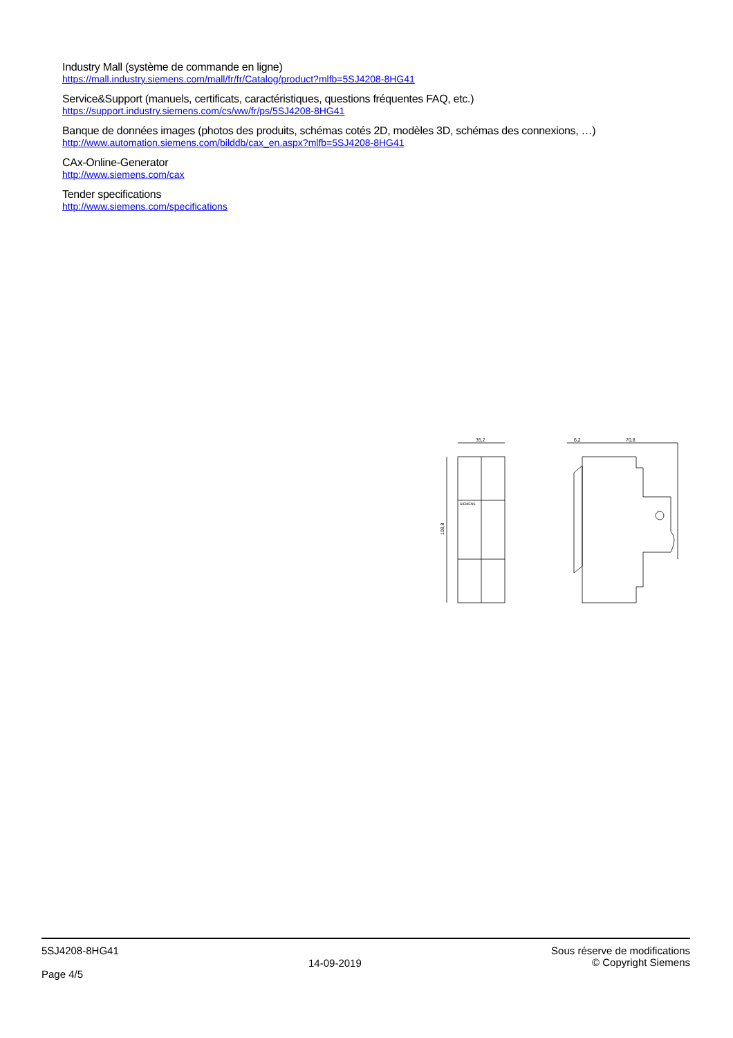Industry Mall (système de commande en ligne)
https://mall.industry.siemens.com/mall/fr/fr/Catalog/product?mlfb=5SJ4208-8HG41
Service&Support (manuels, certificats, caractéristiques, questions fréquentes FAQ, etc.)
https://support.industry.siemens.com/cs/ww/fr/ps/5SJ4208-8HG41
Banque de données images (photos des produits, schémas cotés 2D, modèles 3D, schémas des connexions, …)
http://www.automation.siemens.com/bilddb/cax_en.aspx?mlfb=5SJ4208-8HG41
CAx-Online-Generator
http://www.siemens.com/cax
Tender specifications
http://www.siemens.com/specifications
35,2
6,2
70,8
108,8
SIEMENS
5SJ4208-8HG41
Page 4/5
14-09-2019
Sous réserve de modifications
© Copyright Siemens